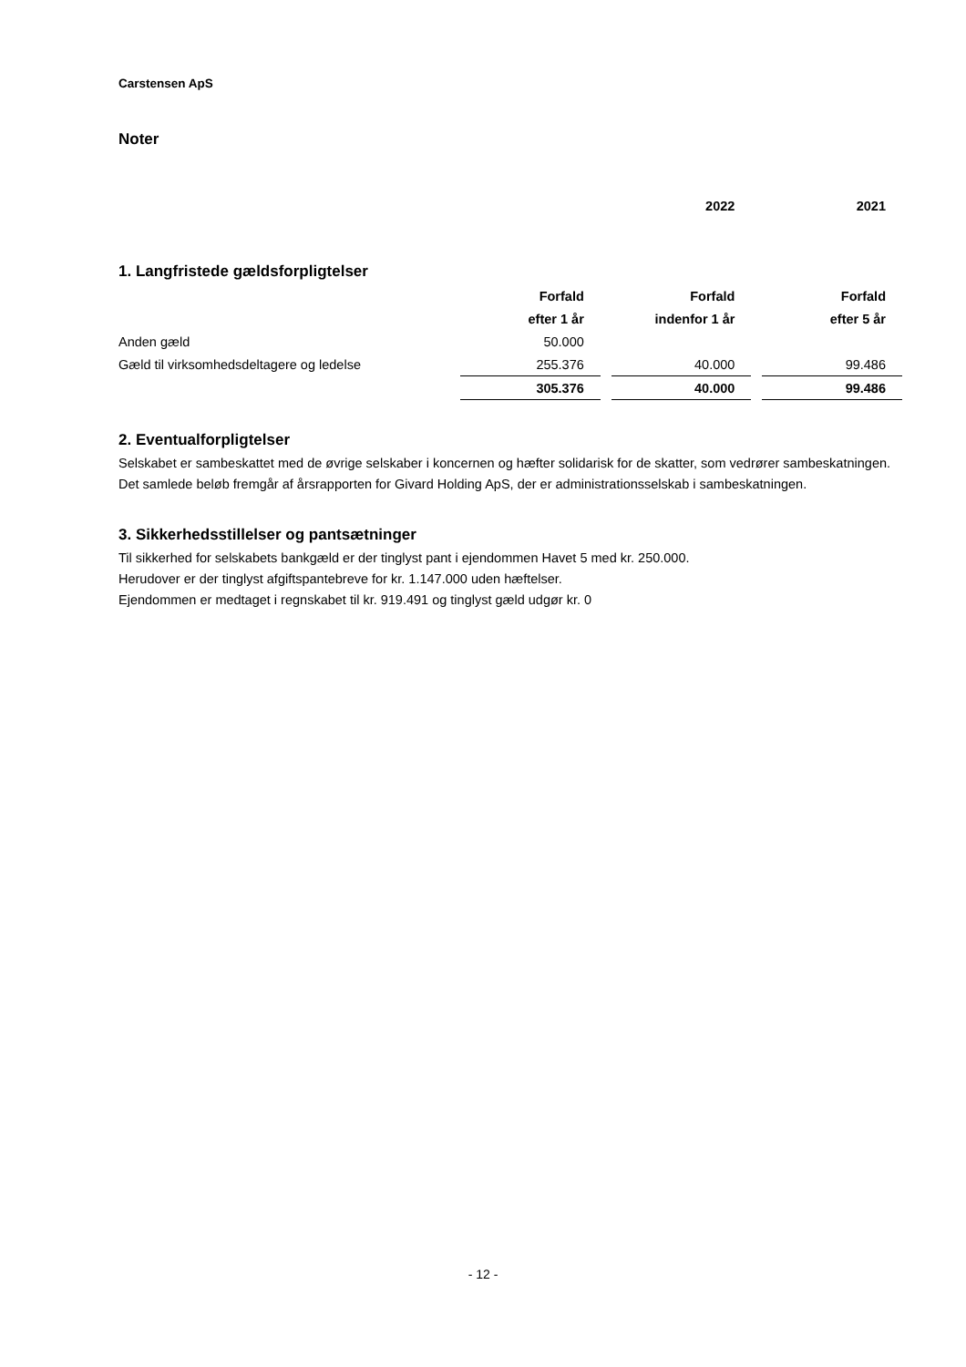Carstensen ApS
Noter
| | | 2022 | 2021 |
1. Langfristede gældsforpligtelser
| | Forfald | Forfald | Forfald |
| | efter 1 år | indenfor 1 år | efter 5 år |
| Anden gæld | 50.000 | | |
| Gæld til virksomhedsdeltagere og ledelse | 255.376 | 40.000 | 99.486 |
| | 305.376 | 40.000 | 99.486 |
2. Eventualforpligtelser
Selskabet er sambeskattet med de øvrige selskaber i koncernen og hæfter solidarisk for de skatter, som vedrører sambeskatningen.
Det samlede beløb fremgår af årsrapporten for Givard Holding ApS, der er administrationsselskab i sambeskatningen.
3. Sikkerhedsstillelser og pantsætninger
Til sikkerhed for selskabets bankgæld er der tinglyst pant i ejendommen Havet 5 med kr. 250.000.
Herudover er der tinglyst afgiftspantebreve for kr. 1.147.000 uden hæftelser.
Ejendommen er medtaget i regnskabet til kr. 919.491 og tinglyst gæld udgør kr. 0
- 12 -